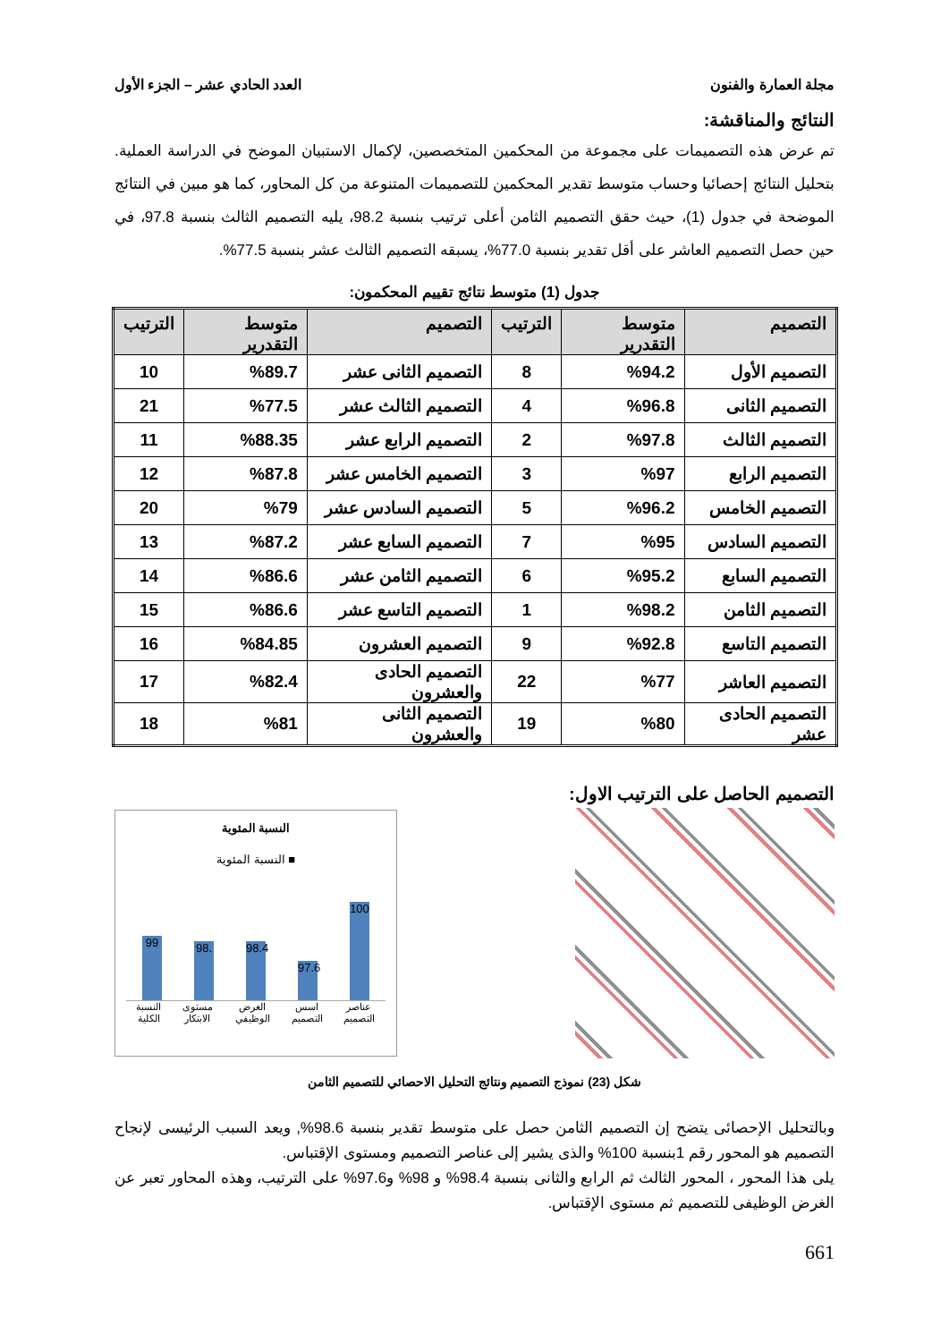مجلة العمارة والفنون العدد الحادي عشر – الجزء الأول
النتائج والمناقشة:
تم عرض هذه التصميمات على مجموعة من المحكمين المتخصصين، لإكمال الاستبيان الموضح في الدراسة العملية. بتحليل النتائج إحصائيا وحساب متوسط تقدير المحكمين للتصميمات المتنوعة من كل المحاور، كما هو مبين في النتائج الموضحة في جدول (1)، حيث حقق التصميم الثامن أعلى ترتيب بنسبة 98.2، يليه التصميم الثالث بنسبة 97.8، في حين حصل التصميم العاشر على أقل تقدير بنسبة 77.0%، يسبقه التصميم الثالث عشر بنسبة 77.5%.
جدول (1) متوسط نتائج تقييم المحكمون:
| التصميم | متوسط التقدرير | الترتيب | التصميم | متوسط التقدرير | الترتيب |
| --- | --- | --- | --- | --- | --- |
| التصميم الأول | %94.2 | 8 | التصميم الثانى عشر | %89.7 | 10 |
| التصميم الثانى | %96.8 | 4 | التصميم الثالث عشر | %77.5 | 21 |
| التصميم الثالث | %97.8 | 2 | التصميم الرابع عشر | %88.35 | 11 |
| التصميم الرابع | %97 | 3 | التصميم الخامس عشر | %87.8 | 12 |
| التصميم الخامس | %96.2 | 5 | التصميم السادس عشر | %79 | 20 |
| التصميم السادس | %95 | 7 | التصميم السابع عشر | %87.2 | 13 |
| التصميم السابع | %95.2 | 6 | التصميم الثامن عشر | %86.6 | 14 |
| التصميم الثامن | %98.2 | 1 | التصميم التاسع عشر | %86.6 | 15 |
| التصميم التاسع | %92.8 | 9 | التصميم العشرون | %84.85 | 16 |
| التصميم العاشر | %77 | 22 | التصميم الحادى والعشرون | %82.4 | 17 |
| التصميم الحادى عشر | %80 | 19 | التصميم الثانى والعشرون | %81 | 18 |
التصميم الحاصل على الترتيب الاول:
النسبة المئوية
■ النسبة المئوية
99
98.
98.4
97.6
100
النسبة الكلية مستوى الابتكار الغرض الوظيفي اسس التصميم عناصر التصميم
شكل (23) نموذج التصميم ونتائج التحليل الاحصائي للتصميم الثامن
وبالتحليل الإحصائى يتضح إن التصميم الثامن حصل على متوسط تقدير بنسبة 98.6%, ويعد السبب الرئيسى لإنجاح التصميم هو المحور رقم 1بنسبة 100% والذى يشير إلى عناصر التصميم ومستوى الإقتباس.
يلى هذا المحور ، المحور الثالث ثم الرابع والثانى بنسبة 98.4% و 98% و97.6% على الترتيب، وهذه المحاور تعبر عن الغرض الوظيفى للتصميم ثم مستوى الإقتباس.
661